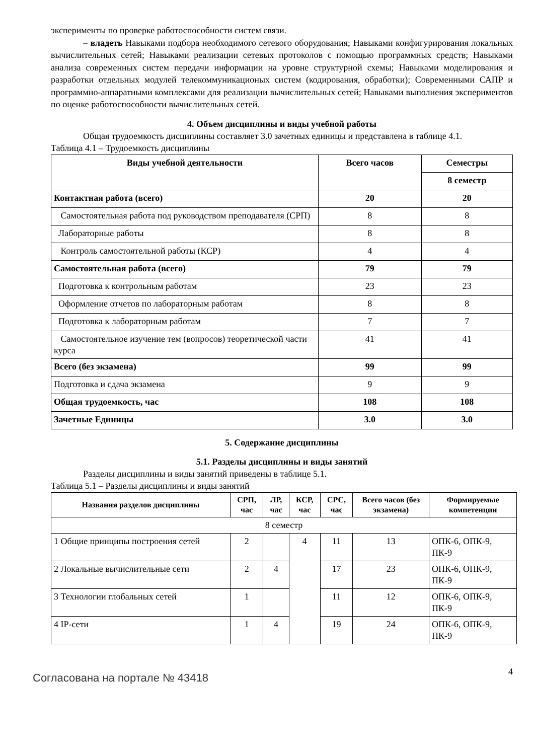эксперименты по проверке работоспособности систем связи.
– владеть Навыками подбора необходимого сетевого оборудования; Навыками конфигурирования локальных вычислительных сетей; Навыками реализации сетевых протоколов с помощью программных средств; Навыками анализа современных систем передачи информации на уровне структурной схемы; Навыками моделирования и разработки отдельных модулей телекоммуникационых систем (кодирования, обработки); Современными САПР и программно-аппаратными комплексами для реализации вычислительных сетей; Навыками выполнения экспериментов по оценке работоспособности вычислительных сетей.
4. Объем дисциплины и виды учебной работы
Общая трудоемкость дисциплины составляет 3.0 зачетных единицы и представлена в таблице 4.1.
Таблица 4.1 – Трудоемкость дисциплины
| Виды учебной деятельности | Всего часов | Семестры |
| --- | --- | --- |
| | | 8 семестр |
| Контактная работа (всего) | 20 | 20 |
| Самостоятельная работа под руководством преподавателя (СРП) | 8 | 8 |
| Лабораторные работы | 8 | 8 |
| Контроль самостоятельной работы (КСР) | 4 | 4 |
| Самостоятельная работа (всего) | 79 | 79 |
| Подготовка к контрольным работам | 23 | 23 |
| Оформление отчетов по лабораторным работам | 8 | 8 |
| Подготовка к лабораторным работам | 7 | 7 |
| Самостоятельное изучение тем (вопросов) теоретической части курса | 41 | 41 |
| Всего (без экзамена) | 99 | 99 |
| Подготовка и сдача экзамена | 9 | 9 |
| Общая трудоемкость, час | 108 | 108 |
| Зачетные Единицы | 3.0 | 3.0 |
5. Содержание дисциплины
5.1. Разделы дисциплины и виды занятий
Разделы дисциплины и виды занятий приведены в таблице 5.1.
Таблица 5.1 – Разделы дисциплины и виды занятий
| Названия разделов дисциплины | СРП, час | ЛР, час | КСР, час | СРС, час | Всего часов (без экзамена) | Формируемые компетенции |
| --- | --- | --- | --- | --- | --- | --- |
| 8 семестр | | | | | | |
| 1 Общие принципы построения сетей | 2 | | 4 | 11 | 13 | ОПК-6, ОПК-9, ПК-9 |
| 2 Локальные вычислительные сети | 2 | 4 | | 17 | 23 | ОПК-6, ОПК-9, ПК-9 |
| 3 Технологии глобальных сетей | 1 | | | 11 | 12 | ОПК-6, ОПК-9, ПК-9 |
| 4 IP-сети | 1 | 4 | | 19 | 24 | ОПК-6, ОПК-9, ПК-9 |
Согласована на портале № 43418
4